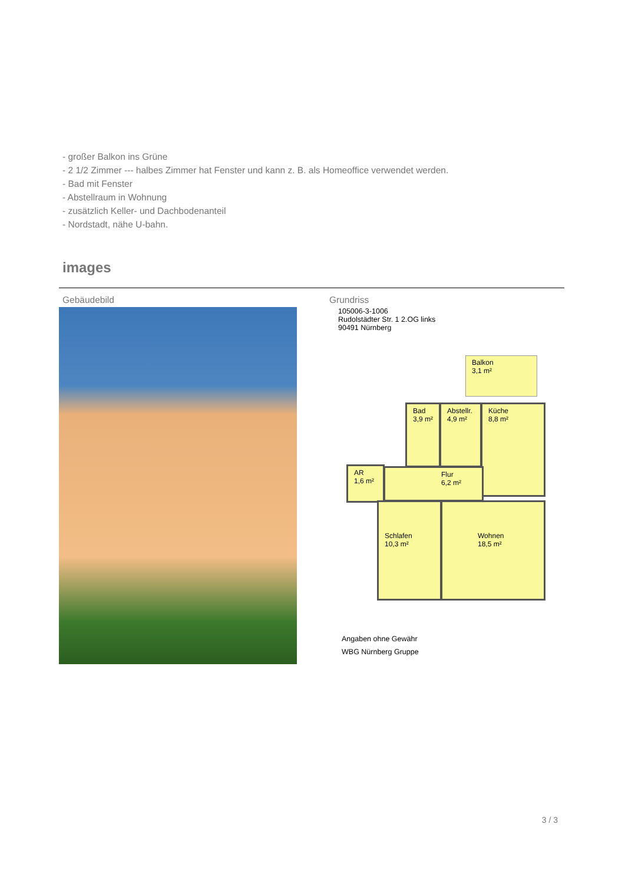- großer Balkon ins Grüne
- 2 1/2 Zimmer --- halbes Zimmer hat Fenster und kann z. B. als Homeoffice verwendet werden.
- Bad mit Fenster
- Abstellraum in Wohnung
- zusätzlich Keller- und Dachbodenanteil
- Nordstadt, nähe U-bahn.
images
Gebäudebild Grundriss
105006-3-1006
Rudolstädter Str. 1 2.OG links
90491 Nürnberg
Balkon
3,1 m²
Bad
3,9 m²
Abstellr.
4,9 m²
Küche
8,8 m²
AR
1,6 m²
Flur
6,2 m²
Schlafen
10,3 m²
Wohnen
18,5 m²
Angaben ohne Gewähr
WBG Nürnberg Gruppe
3 / 3